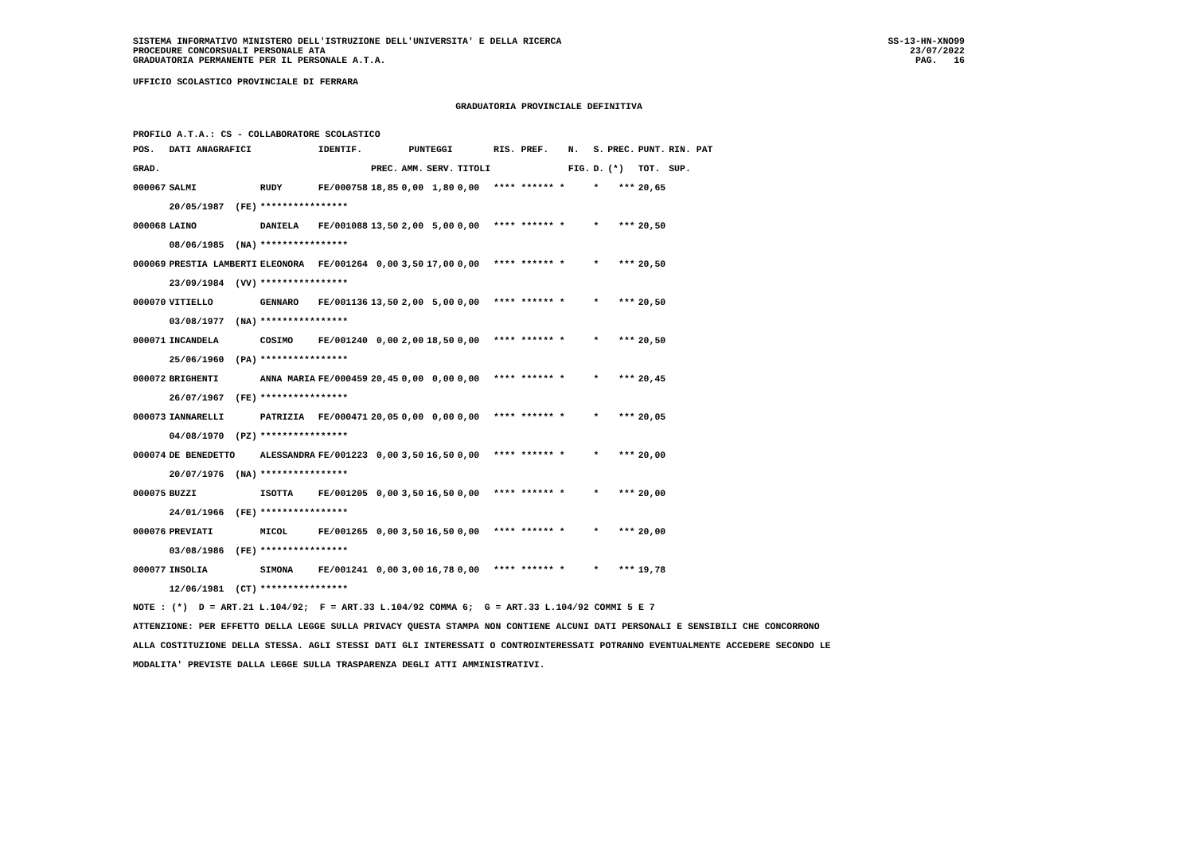SISTEMA INFORMATIVO MINISTERO DELL'ISTRUZIONE DELL'UNIVERSITA' E DELLA RICERCA
PROCEDURE CONCORSUALI PERSONALE ATA
GRADUATORIA PERMANENTE PER IL PERSONALE A.T.A.
SS-13-HN-XNO99
23/07/2022
PAG.   16
UFFICIO SCOLASTICO PROVINCIALE DI FERRARA
GRADUATORIA PROVINCIALE DEFINITIVA
PROFILO A.T.A.: CS - COLLABORATORE SCOLASTICO
| POS. | DATI ANAGRAFICI | | IDENTIF. | PUNTEGGI | | | | RIS. PREF. | N. | S. | PREC. | PUNT. | RIN. PAT |
| --- | --- | --- | --- | --- | --- | --- | --- | --- | --- | --- | --- | --- | --- |
| GRAD. | | | | PREC. | AMM. | SERV. | TITOLI | | FIG. | D. | (*) | TOT. | SUP. |
| 000067 | SALMI | RUDY | FE/000758 | 18,85 | 0,00 | 1,80 | 0,00 | **** ****** * | | * | *** | 20,65 | |
| | 20/05/1987 (FE) | **************** | | | | | | | | | | | |
| 000068 | LAINO | DANIELA | FE/001088 | 13,50 | 2,00 | 5,00 | 0,00 | **** ****** * | | * | *** | 20,50 | |
| | 08/06/1985 (NA) | **************** | | | | | | | | | | | |
| 000069 | PRESTIA LAMBERTI | ELEONORA | FE/001264 | 0,00 | 3,50 | 17,00 | 0,00 | **** ****** * | | * | *** | 20,50 | |
| | 23/09/1984 (VV) | **************** | | | | | | | | | | | |
| 000070 | VITIELLO | GENNARO | FE/001136 | 13,50 | 2,00 | 5,00 | 0,00 | **** ****** * | | * | *** | 20,50 | |
| | 03/08/1977 (NA) | **************** | | | | | | | | | | | |
| 000071 | INCANDELA | COSIMO | FE/001240 | 0,00 | 2,00 | 18,50 | 0,00 | **** ****** * | | * | *** | 20,50 | |
| | 25/06/1960 (PA) | **************** | | | | | | | | | | | |
| 000072 | BRIGHENTI | ANNA MARIA | FE/000459 | 20,45 | 0,00 | 0,00 | 0,00 | **** ****** * | | * | *** | 20,45 | |
| | 26/07/1967 (FE) | **************** | | | | | | | | | | | |
| 000073 | IANNARELLI | PATRIZIA | FE/000471 | 20,05 | 0,00 | 0,00 | 0,00 | **** ****** * | | * | *** | 20,05 | |
| | 04/08/1970 (PZ) | **************** | | | | | | | | | | | |
| 000074 | DE BENEDETTO | ALESSANDRA | FE/001223 | 0,00 | 3,50 | 16,50 | 0,00 | **** ****** * | | * | *** | 20,00 | |
| | 20/07/1976 (NA) | **************** | | | | | | | | | | | |
| 000075 | BUZZI | ISOTTA | FE/001205 | 0,00 | 3,50 | 16,50 | 0,00 | **** ****** * | | * | *** | 20,00 | |
| | 24/01/1966 (FE) | **************** | | | | | | | | | | | |
| 000076 | PREVIATI | MICOL | FE/001265 | 0,00 | 3,50 | 16,50 | 0,00 | **** ****** * | | * | *** | 20,00 | |
| | 03/08/1986 (FE) | **************** | | | | | | | | | | | |
| 000077 | INSOLIA | SIMONA | FE/001241 | 0,00 | 3,00 | 16,78 | 0,00 | **** ****** * | | * | *** | 19,78 | |
| | 12/06/1981 (CT) | **************** | | | | | | | | | | | |
NOTE : (*)  D = ART.21 L.104/92;  F = ART.33 L.104/92 COMMA 6;  G = ART.33 L.104/92 COMMI 5 E 7
ATTENZIONE: PER EFFETTO DELLA LEGGE SULLA PRIVACY QUESTA STAMPA NON CONTIENE ALCUNI DATI PERSONALI E SENSIBILI CHE CONCORRONO
ALLA COSTITUZIONE DELLA STESSA. AGLI STESSI DATI GLI INTERESSATI O CONTROINTERESSATI POTRANNO EVENTUALMENTE ACCEDERE SECONDO LE
MODALITA' PREVISTE DALLA LEGGE SULLA TRASPARENZA DEGLI ATTI AMMINISTRATIVI.